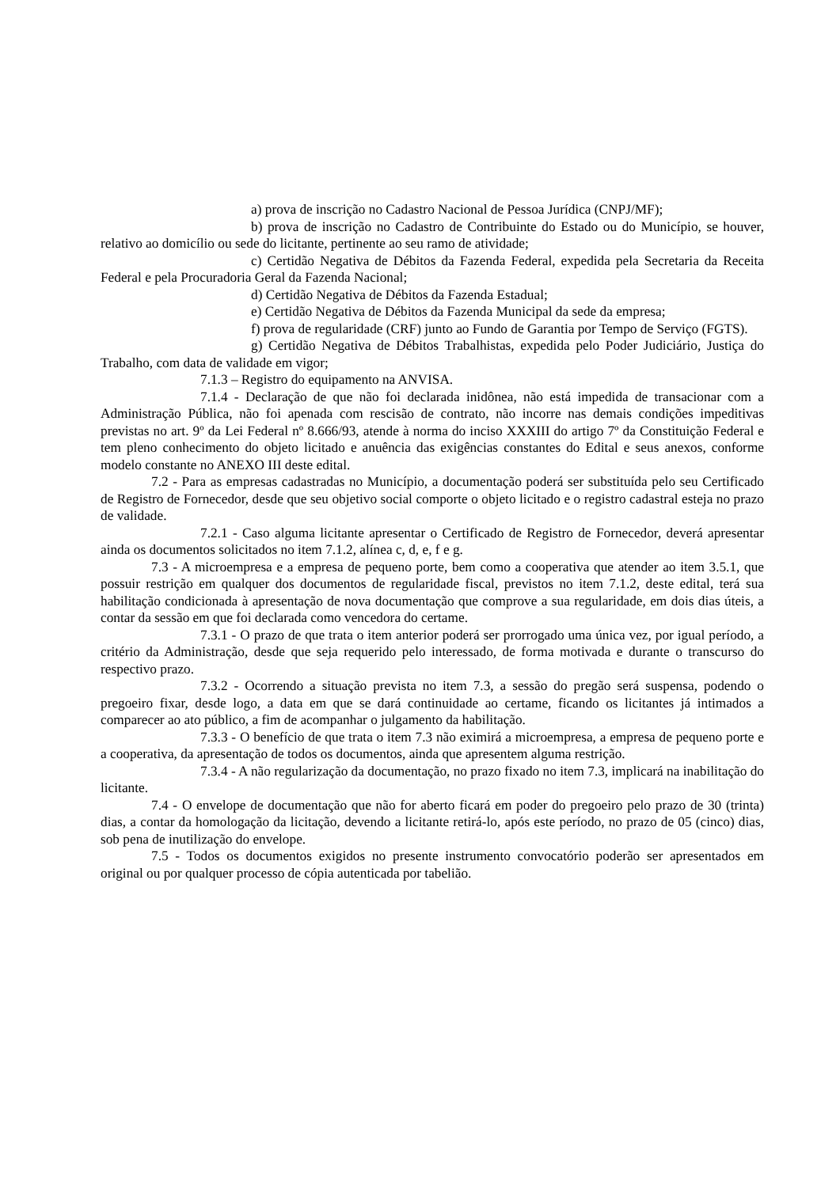a) prova de inscrição no Cadastro Nacional de Pessoa Jurídica (CNPJ/MF);
b) prova de inscrição no Cadastro de Contribuinte do Estado ou do Município, se houver, relativo ao domicílio ou sede do licitante, pertinente ao seu ramo de atividade;
c) Certidão Negativa de Débitos da Fazenda Federal, expedida pela Secretaria da Receita Federal e pela Procuradoria Geral da Fazenda Nacional;
d) Certidão Negativa de Débitos da Fazenda Estadual;
e) Certidão Negativa de Débitos da Fazenda Municipal da sede da empresa;
f) prova de regularidade (CRF) junto ao Fundo de Garantia por Tempo de Serviço (FGTS).
g) Certidão Negativa de Débitos Trabalhistas, expedida pelo Poder Judiciário, Justiça do Trabalho, com data de validade em vigor;
7.1.3 – Registro do equipamento na ANVISA.
7.1.4 - Declaração de que não foi declarada inidônea, não está impedida de transacionar com a Administração Pública, não foi apenada com rescisão de contrato, não incorre nas demais condições impeditivas previstas no art. 9º da Lei Federal nº 8.666/93, atende à norma do inciso XXXIII do artigo 7º da Constituição Federal e tem pleno conhecimento do objeto licitado e anuência das exigências constantes do Edital e seus anexos, conforme modelo constante no ANEXO III deste edital.
7.2 - Para as empresas cadastradas no Município, a documentação poderá ser substituída pelo seu Certificado de Registro de Fornecedor, desde que seu objetivo social comporte o objeto licitado e o registro cadastral esteja no prazo de validade.
7.2.1 - Caso alguma licitante apresentar o Certificado de Registro de Fornecedor, deverá apresentar ainda os documentos solicitados no item 7.1.2, alínea c, d, e, f e g.
7.3 - A microempresa e a empresa de pequeno porte, bem como a cooperativa que atender ao item 3.5.1, que possuir restrição em qualquer dos documentos de regularidade fiscal, previstos no item 7.1.2, deste edital, terá sua habilitação condicionada à apresentação de nova documentação que comprove a sua regularidade, em dois dias úteis, a contar da sessão em que foi declarada como vencedora do certame.
7.3.1 - O prazo de que trata o item anterior poderá ser prorrogado uma única vez, por igual período, a critério da Administração, desde que seja requerido pelo interessado, de forma motivada e durante o transcurso do respectivo prazo.
7.3.2 - Ocorrendo a situação prevista no item 7.3, a sessão do pregão será suspensa, podendo o pregoeiro fixar, desde logo, a data em que se dará continuidade ao certame, ficando os licitantes já intimados a comparecer ao ato público, a fim de acompanhar o julgamento da habilitação.
7.3.3 - O benefício de que trata o item 7.3 não eximirá a microempresa, a empresa de pequeno porte e a cooperativa, da apresentação de todos os documentos, ainda que apresentem alguma restrição.
7.3.4 - A não regularização da documentação, no prazo fixado no item 7.3, implicará na inabilitação do licitante.
7.4 - O envelope de documentação que não for aberto ficará em poder do pregoeiro pelo prazo de 30 (trinta) dias, a contar da homologação da licitação, devendo a licitante retirá-lo, após este período, no prazo de 05 (cinco) dias, sob pena de inutilização do envelope.
7.5 - Todos os documentos exigidos no presente instrumento convocatório poderão ser apresentados em original ou por qualquer processo de cópia autenticada por tabelião.